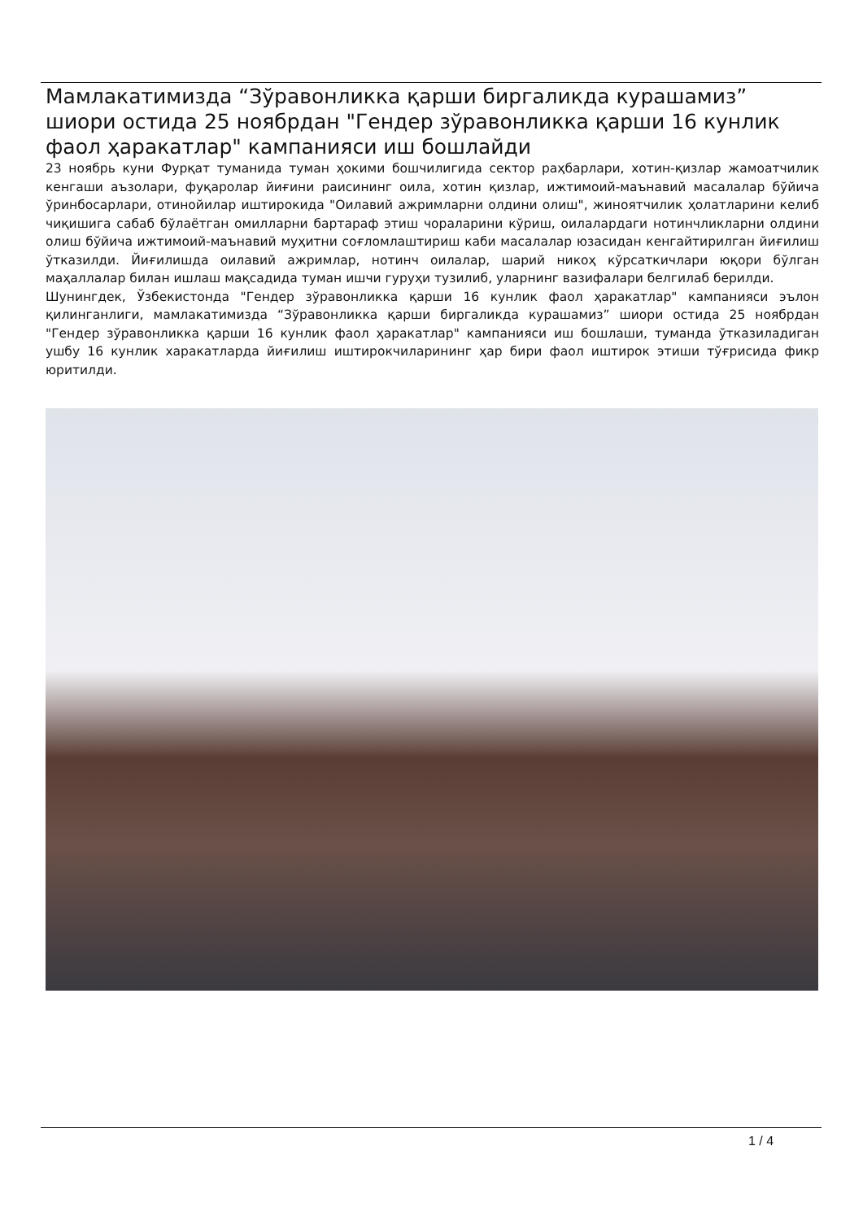Мамлакатимизда “Зўравонликка қарши биргаликда курашамиз” шиори остида 25 ноябрдан "Гендер зўравонликка қарши 16 кунлик фаол ҳаракатлар" кампанияси иш бошлайди
23 ноябрь куни Фурқат туманида туман ҳокими бошчилигида сектор раҳбарлари, хотин-қизлар жамоатчилик кенгаши аъзолари, фуқаролар йиғини раисининг оила, хотин қизлар, ижтимоий-маънавий масалалар бўйича ўринбосарлари, отинойилар иштирокида "Оилавий ажримларни олдини олиш", жиноятчилик ҳолатларини келиб чиқишига сабаб бўлаётган омилларни бартараф этиш чораларини кўриш, оилалардаги нотинчликларни олдини олиш бўйича ижтимоий-маънавий муҳитни соғломлаштириш каби масалалар юзасидан кенгайтирилган йиғилиш ўтказилди. Йиғилишда оилавий ажримлар, нотинч оилалар, шарий никоҳ кўрсаткичлари юқори бўлган маҳаллалар билан ишлаш мақсадида туман ишчи гуруҳи тузилиб, уларнинг вазифалари белгилаб берилди.
Шунингдек, Ўзбекистонда "Гендер зўравонликка қарши 16 кунлик фаол ҳаракатлар" кампанияси эълон қилинганлиги, мамлакатимизда “Зўравонликка қарши биргаликда курашамиз” шиори остида 25 ноябрдан "Гендер зўравонликка қарши 16 кунлик фаол ҳаракатлар" кампанияси иш бошлаши, туманда ўтказиладиган ушбу 16 кунлик харакатларда йиғилиш иштирокчиларининг ҳар бири фаол иштирок этиши тўғрисида фикр юритилди.
1 / 4